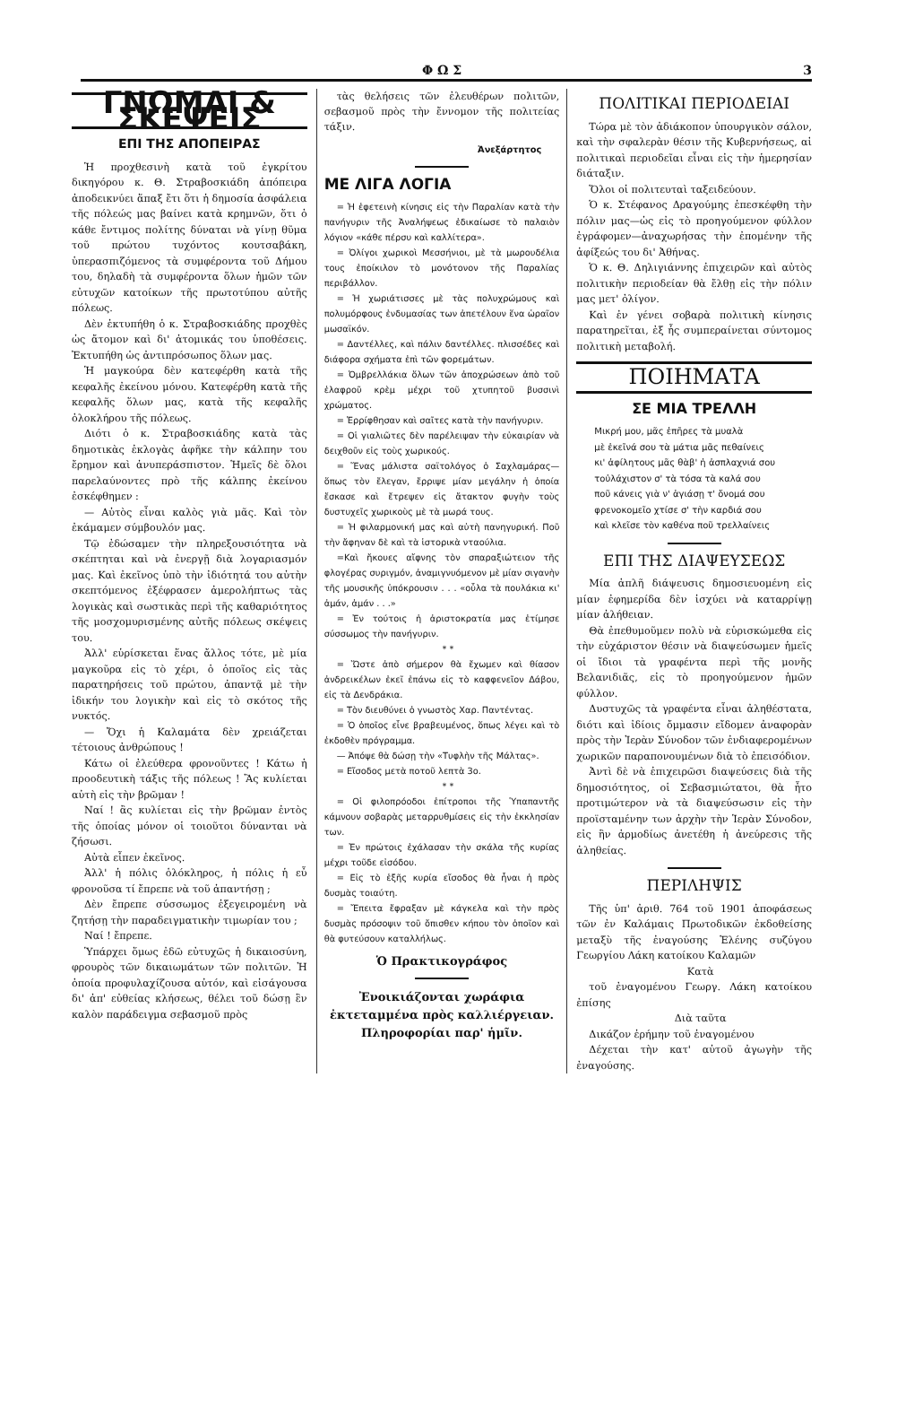Φ Ω Σ 3
ΓΝΩΜΑΙ & ΣΚΕΨΕΙΣ
ΕΠΙ ΤΗΣ ΑΠΟΠΕΙΡΑΣ
Ἡ προχθεσινὴ κατὰ τοῦ ἐγκρίτου δικηγόρου κ. Θ. Στραβοσκιάδη ἀπόπειρα ἀποδεικνύει ἅπαξ ἔτι ὅτι ἡ δημοσία ἀσφάλεια τῆς πόλεώς μας βαίνει κατὰ κρημνῶν, ὅτι ὁ κάθε ἔντιμος πολίτης δύναται νὰ γίνῃ θῦμα τοῦ πρώτου τυχόντος κουτσαβάκη, ὑπερασπιζόμενος τὰ συμφέροντα τοῦ Δήμου του, δηλαδὴ τὰ συμφέροντα ὅλων ἡμῶν τῶν εὐτυχῶν κατοίκων τῆς πρωτοτύπου αὐτῆς πόλεως.
Δὲν ἐκτυπήθη ὁ κ. Στραβοσκιάδης προχθὲς ὡς ἄτομον καὶ δι' ἀτομικάς του ὑποθέσεις. Ἐκτυπήθη ὡς ἀντιπρόσωπος ὅλων μας.
Ἡ μαγκούρα δὲν κατεφέρθη κατὰ τῆς κεφαλῆς ἐκείνου μόνου. Κατεφέρθη κατὰ τῆς κεφαλῆς ὅλων μας, κατὰ τῆς κεφαλῆς ὁλοκλήρου τῆς πόλεως.
Διότι ὁ κ. Στραβοσκιάδης κατὰ τὰς δημοτικὰς ἐκλογὰς ἀφῆκε τὴν κάλπην του ἔρημον καὶ ἀνυπεράσπιστον. Ἡμεῖς δὲ ὅλοι παρελαύνοντες πρὸ τῆς κάλπης ἐκείνου ἐσκέφθημεν :
— Αὐτὸς εἶναι καλὸς γιὰ μᾶς. Καὶ τὸν ἐκάμαμεν σύμβουλόν μας.
Τῷ ἐδώσαμεν τὴν πληρεξουσιότητα νὰ σκέπτηται καὶ νὰ ἐνεργῇ διὰ λογαριασμόν μας. Καὶ ἐκεῖνος ὑπὸ τὴν ἰδιότητά του αὐτὴν σκεπτόμενος ἐξέφρασεν ἀμερολήπτως τὰς λογικὰς καὶ σωστικὰς περὶ τῆς καθαριότητος τῆς μοσχομυρισμένης αὐτῆς πόλεως σκέψεις του.
Ἀλλ' εὑρίσκεται ἕνας ἄλλος τότε, μὲ μία μαγκοῦρα εἰς τὸ χέρι, ὁ ὁποῖος εἰς τὰς παρατηρήσεις τοῦ πρώτου, ἀπαντᾷ μὲ τὴν ἰδικήν του λογικὴν καὶ εἰς τὸ σκότος τῆς νυκτός.
— Ὄχι ἡ Καλαμάτα δὲν χρειάζεται τέτοιους ἀνθρώπους !
Κάτω οἱ ἐλεύθερα φρονοῦντες ! Κάτω ἡ προοδευτικὴ τάξις τῆς πόλεως ! Ἂς κυλίεται αὐτὴ εἰς τὴν βρῶμαν !
Ναί ! ἂς κυλίεται εἰς τὴν βρῶμαν ἐντὸς τῆς ὁποίας μόνον οἱ τοιοῦτοι δύνανται νὰ ζήσωσι.
Αὐτὰ εἶπεν ἐκεῖνος.
Ἀλλ' ἡ πόλις ὁλόκληρος, ἡ πόλις ἡ εὖ φρονοῦσα τί ἔπρεπε νὰ τοῦ ἀπαντήσῃ ;
Δὲν ἔπρεπε σύσσωμος ἐξεγειρομένη νὰ ζητήσῃ τὴν παραδειγματικὴν τιμωρίαν του ;
Ναί ! ἔπρεπε.
Ὑπάρχει ὅμως ἐδῶ εὐτυχῶς ἡ δικαιοσύνη, φρουρὸς τῶν δικαιωμάτων τῶν πολιτῶν. Ἡ ὁποία προφυλαχίζουσα αὐτόν, καὶ εἰσάγουσα δι' ἀπ' εὐθείας κλήσεως, θέλει τοῦ δώσῃ ἓν καλὸν παράδειγμα σεβασμοῦ πρὸς
τὰς θελήσεις τῶν ἐλευθέρων πολιτῶν, σεβασμοῦ πρὸς τὴν ἔννομον τῆς πολιτείας τάξιν.
Ἀνεξάρτητος
ΜΕ ΛΙΓΑ ΛΟΓΙΑ
= Ἡ ἐφετεινὴ κίνησις εἰς τὴν Παραλίαν κατὰ τὴν πανήγυριν τῆς Ἀναλήψεως ἐδικαίωσε τὸ παλαιὸν λόγιον «κάθε πέρσυ καὶ καλλίτερα».
= Ὀλίγοι χωρικοὶ Μεσσήνιοι, μὲ τὰ μωρουδέλια τους ἐποίκιλον τὸ μονότονον τῆς Παραλίας περιβάλλον.
= Ἡ χωριάτισσες μὲ τὰς πολυχρώμους καὶ πολυμόρφους ἐνδυμασίας των ἀπετέλουν ἕνα ὡραῖον μωσαϊκόν.
= Δαντέλλες, καὶ πάλιν δαντέλλες. πλισσέδες καὶ διάφορα σχήματα ἐπὶ τῶν φορεμάτων.
= Ὀμβρελλάκια ὅλων τῶν ἀποχρώσεων ἀπὸ τοῦ ἐλαφροῦ κρὲμ μέχρι τοῦ χτυπητοῦ βυσσινὶ χρώματος.
= Ἐρρίφθησαν καὶ σαῖτες κατὰ τὴν πανήγυριν.
= Οἱ γιαλιῶτες δὲν παρέλειψαν τὴν εὐκαιρίαν νὰ δειχθοῦν εἰς τοὺς χωρικούς.
= Ἕνας μάλιστα σαϊτολόγος ὁ Σαχλαμάρας—ὅπως τὸν ἔλεγαν, ἔρριψε μίαν μεγάλην ἡ ὁποία ἔσκασε καὶ ἔτρεψεν εἰς ἄτακτον φυγὴν τοὺς δυστυχεῖς χωρικοὺς μὲ τὰ μωρά τους.
= Ἡ φιλαρμονική μας καὶ αὐτὴ πανηγυρική. Ποῦ τὴν ἄφηναν δὲ καὶ τὰ ἱστορικὰ νταούλια.
=Καὶ ἤκουες αἴφνης τὸν σπαραξιώτειον τῆς φλογέρας συριγμόν, ἀναμιγνυόμενον μὲ μίαν σιγανὴν τῆς μουσικῆς ὑπόκρουσιν . . . «οὖλα τὰ πουλάκια κι' ἀμάν, ἀμάν . . .»
= Ἐν τούτοις ἡ ἀριστοκρατία μας ἐτίμησε σύσσωμος τὴν πανήγυριν.
* *
= Ὥστε ἀπὸ σήμερον θὰ ἔχωμεν καὶ θίασον ἀνδρεικέλων ἐκεῖ ἐπάνω εἰς τὸ καφφενεῖον Δάβου, εἰς τὰ Δενδράκια.
= Τὸν διευθύνει ὁ γνωστὸς Χαρ. Παντέντας.
= Ὁ ὁποῖος εἶνε βραβευμένος, ὅπως λέγει καὶ τὸ ἐκδοθὲν πρόγραμμα.
— Ἀπόψε θὰ δώσῃ τὴν «Τυφλὴν τῆς Μάλτας».
= Εἴσοδος μετὰ ποτοῦ λεπτὰ 3ο.
* *
= Οἱ φιλοπρόοδοι ἐπίτροποι τῆς Ὑπαπαντῆς κάμνουν σοβαρὰς μεταρρυθμίσεις εἰς τὴν ἐκκλησίαν των.
= Ἐν πρώτοις ἐχάλασαν τὴν σκάλα τῆς κυρίας μέχρι τοῦδε εἰσόδου.
= Εἰς τὸ ἑξῆς κυρία εἴσοδος θὰ ἦναι ἡ πρὸς δυσμὰς τοιαύτη.
= Ἔπειτα ἔφραξαν μὲ κάγκελα καὶ τὴν πρὸς δυσμὰς πρόσοψιν τοῦ ὄπισθεν κήπου τὸν ὁποῖον καὶ θὰ φυτεύσουν καταλλήλως.
Ὁ Πρακτικογράφος
Ἐνοικιάζονται χωράφια ἐκτεταμμένα πρὸς καλλιέργειαν. Πληροφορίαι παρ' ἡμῖν.
ΠΟΛΙΤΙΚΑΙ ΠΕΡΙΟΔΕΙΑΙ
Τώρα μὲ τὸν ἀδιάκοπον ὑπουργικὸν σάλον, καὶ τὴν σφαλερὰν θέσιν τῆς Κυβερνήσεως, αἱ πολιτικαὶ περιοδεῖαι εἶναι εἰς τὴν ἡμερησίαν διάταξιν.
Ὅλοι οἱ πολιτευταὶ ταξειδεύουν.
Ὁ κ. Στέφανος Δραγούμης ἐπεσκέφθη τὴν πόλιν μας—ὡς εἰς τὸ προηγούμενον φύλλον ἐγράφομεν—ἀναχωρήσας τὴν ἐπομένην τῆς ἀφίξεώς του δι' Ἀθήνας.
Ὁ κ. Θ. Δηλιγιάννης ἐπιχειρῶν καὶ αὐτὸς πολιτικὴν περιοδείαν θὰ ἔλθῃ εἰς τὴν πόλιν μας μετ' ὀλίγον.
Καὶ ἐν γένει σοβαρὰ πολιτικὴ κίνησις παρατηρεῖται, ἐξ ἧς συμπεραίνεται σύντομος πολιτικὴ μεταβολή.
ΠΟΙΗΜΑΤΑ
ΣΕ ΜΙΑ ΤΡΕΛΛΗ
Μικρή μου, μᾶς ἐπῆρες τὰ μυαλὰ
μὲ ἐκεῖνά σου τὰ μάτια μᾶς πεθαίνεις
κι' ἀφίλητους μᾶς θὰβ' ἡ ἀσπλαχνιά σου
τοὐλάχιστον σ' τὰ τόσα τὰ καλά σου
ποῦ κάνεις γιὰ ν' ἁγιάσῃ τ' ὄνομά σου
φρενοκομεῖο χτίσε σ' τὴν καρδιά σου
καὶ κλεῖσε τὸν καθένα ποῦ τρελλαίνεις
ΕΠΙ ΤΗΣ ΔΙΑΨΕΥΣΕΩΣ
Μία ἁπλῆ διάψευσις δημοσιευομένη εἰς μίαν ἐφημερίδα δὲν ἰσχύει νὰ καταρρίψῃ μίαν ἀλήθειαν.
Θὰ ἐπεθυμοῦμεν πολὺ νὰ εὑρισκώμεθα εἰς τὴν εὐχάριστον θέσιν νὰ διαψεύσωμεν ἡμεῖς οἱ ἴδιοι τὰ γραφέντα περὶ τῆς μονῆς Βελανιδιᾶς, εἰς τὸ προηγούμενον ἡμῶν φύλλον.
Δυστυχῶς τὰ γραφέντα εἶναι ἀληθέστατα, διότι καὶ ἰδίοις ὄμμασιν εἴδομεν ἀναφορὰν πρὸς τὴν Ἱερὰν Σύνοδον τῶν ἐνδιαφερομένων χωρικῶν παραπονουμένων διὰ τὸ ἐπεισόδιον.
Ἀντὶ δὲ νὰ ἐπιχειρῶσι διαψεύσεις διὰ τῆς δημοσιότητος, οἱ Σεβασμιώτατοι, θὰ ἦτο προτιμώτερον νὰ τὰ διαψεύσωσιν εἰς τὴν προϊσταμένην των ἀρχὴν τὴν Ἱερὰν Σύνοδον, εἰς ἣν ἁρμοδίως ἀνετέθη ἡ ἀνεύρεσις τῆς ἀληθείας.
ΠΕΡΙΛΗΨΙΣ
Τῆς ὑπ' ἀριθ. 764 τοῦ 1901 ἀποφάσεως τῶν ἐν Καλάμαις Πρωτοδικῶν ἐκδοθείσης μεταξὺ τῆς ἐναγούσης Ἑλένης συζύγου Γεωργίου Λάκη κατοίκου Καλαμῶν
Κατὰ
τοῦ ἐναγομένου Γεωργ. Λάκη κατοίκου ἐπίσης
Διὰ ταῦτα
Δικάζον ἐρήμην τοῦ ἐναγομένου
Δέχεται τὴν κατ' αὐτοῦ ἀγωγὴν τῆς ἐναγούσης.